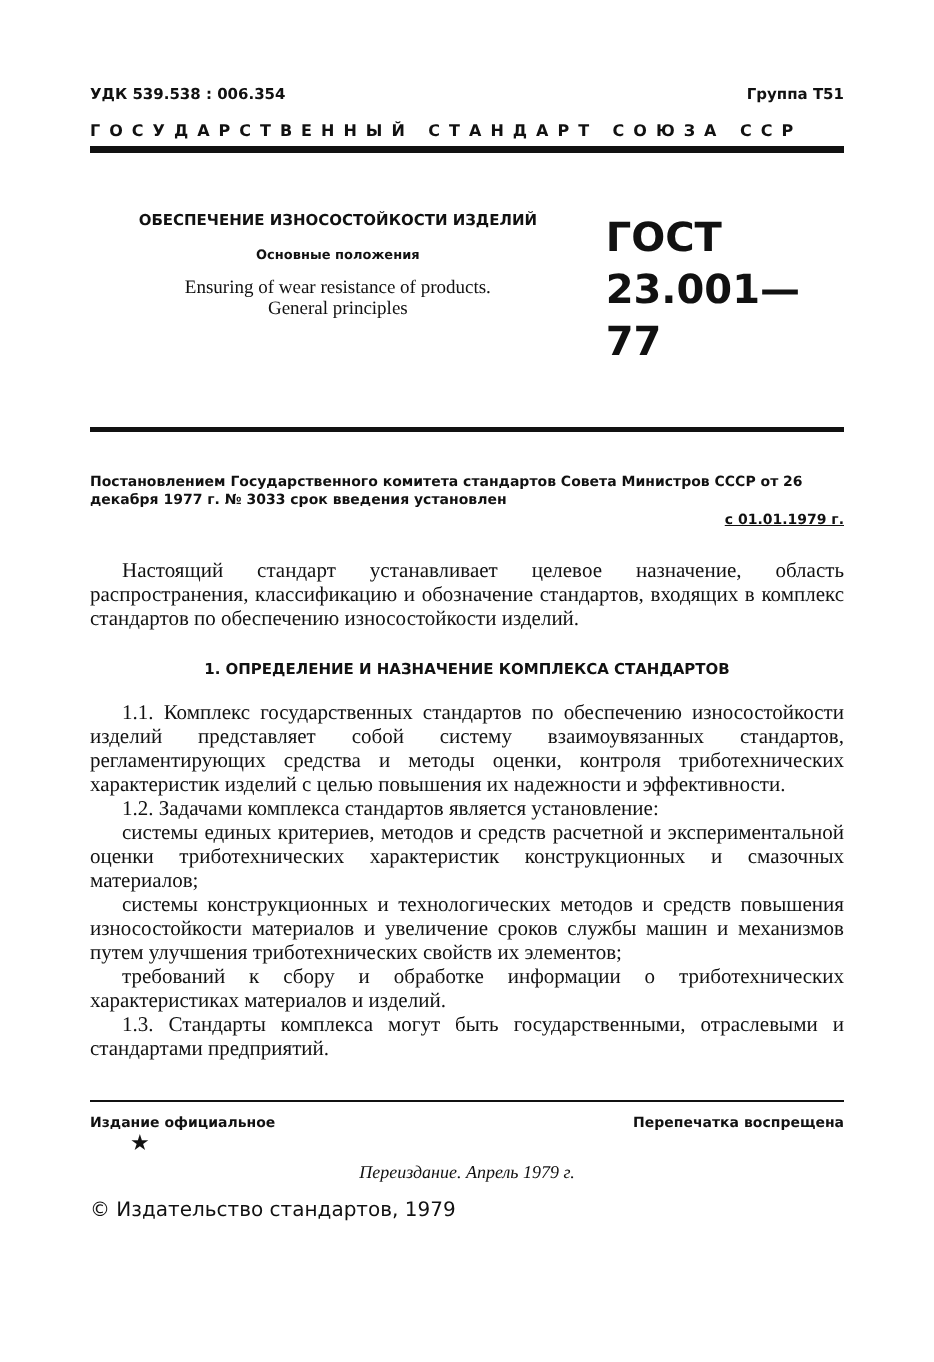УДК 539.538 : 006.354 Группа Т51
ГОСУДАРСТВЕННЫЙ СТАНДАРТ СОЮЗА ССР
ОБЕСПЕЧЕНИЕ ИЗНОСОСТОЙКОСТИ ИЗДЕЛИЙ
Основные положения
Ensuring of wear resistance of products.
General principles
ГОСТ
23.001—77
Постановлением Государственного комитета стандартов Совета Министров СССР от 26 декабря 1977 г. № 3033 срок введения установлен
с 01.01.1979 г.
Настоящий стандарт устанавливает целевое назначение, область распространения, классификацию и обозначение стандартов, входящих в комплекс стандартов по обеспечению износостойкости изделий.
1. ОПРЕДЕЛЕНИЕ И НАЗНАЧЕНИЕ КОМПЛЕКСА СТАНДАРТОВ
1.1. Комплекс государственных стандартов по обеспечению износостойкости изделий представляет собой систему взаимоувязанных стандартов, регламентирующих средства и методы оценки, контроля триботехнических характеристик изделий с целью повышения их надежности и эффективности.
1.2. Задачами комплекса стандартов является установление:
системы единых критериев, методов и средств расчетной и экспериментальной оценки триботехнических характеристик конструкционных и смазочных материалов;
системы конструкционных и технологических методов и средств повышения износостойкости материалов и увеличение сроков службы машин и механизмов путем улучшения триботехнических свойств их элементов;
требований к сбору и обработке информации о триботехнических характеристиках материалов и изделий.
1.3. Стандарты комплекса могут быть государственными, отраслевыми и стандартами предприятий.
Издание официальное Перепечатка воспрещена
★
Переиздание. Апрель 1979 г.
© Издательство стандартов, 1979